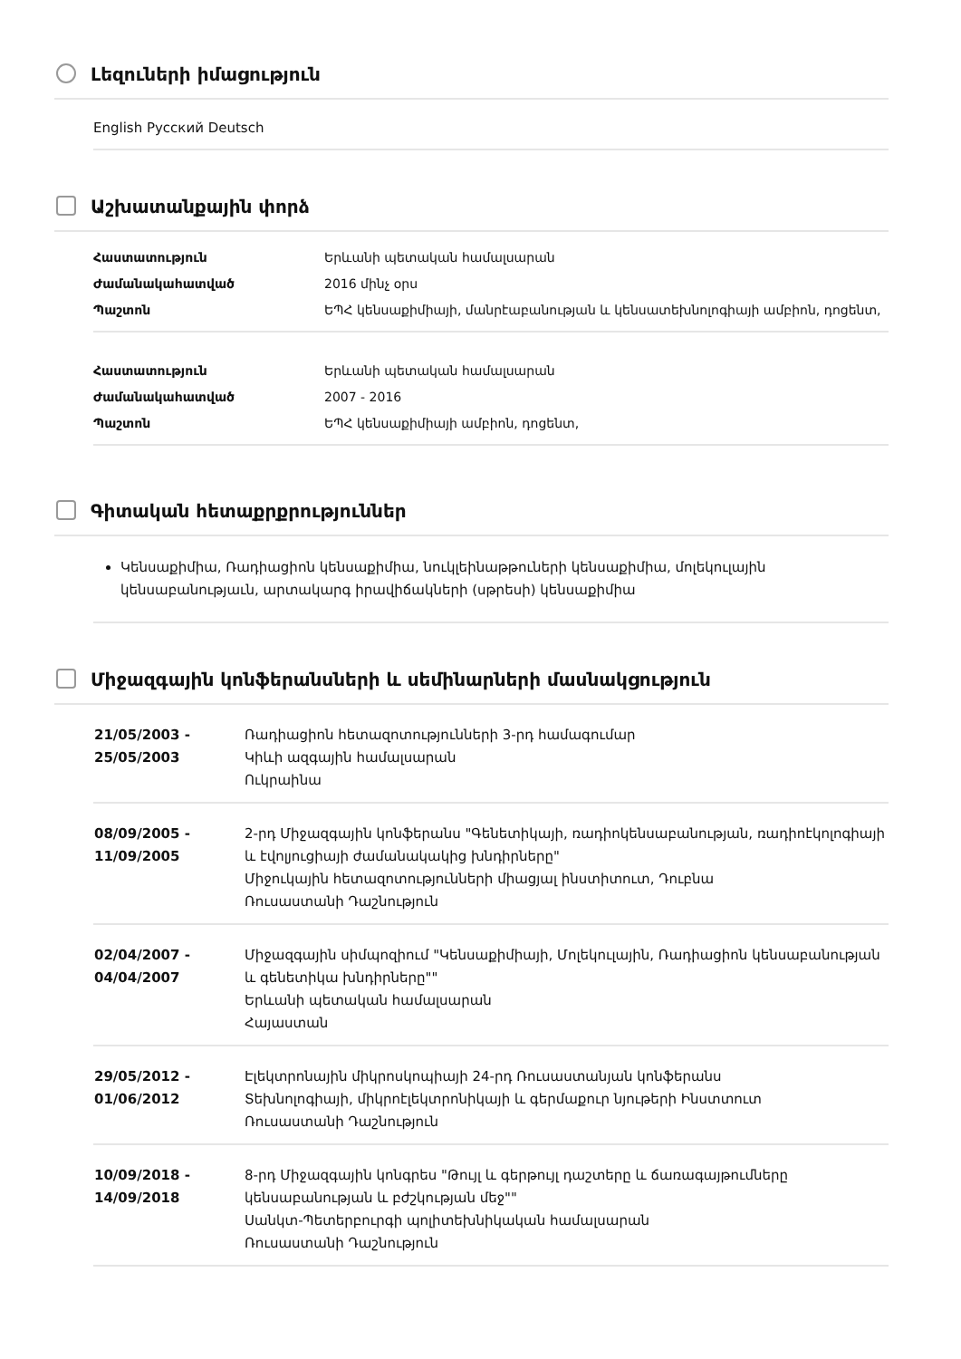Լեզուների իմացություն
English Русский Deutsch
Աշխատանքային փորձ
| Հաստատություն | Երևանի պետական համալսարան |
| Ժամանակահատված | 2016 մինչ օրս |
| Պաշտոն | ԵՊՀ կենսաքիմիայի, մանրէաբանության և կենսատեխնոլոգիայի ամբիոն, դոցենտ, |
| Հաստատություն | Երևանի պետական համալսարան |
| Ժամանակահատված | 2007 - 2016 |
| Պաշտոն | ԵՊՀ կենսաքիմիայի ամբիոն, դոցենտ, |
Գիտական հետաքրքրություններ
Կենսաքիմիա, Ռադիացիոն կենսաքիմիա, նուկլեինաթթուների կենսաքիմիա, մոլեկուլային կենսաբանությաւն, արտակարգ իրավիճակների (սթրեսի) կենսաքիմիա
Միջազգային կոնֆերանսների և սեմինարների մասնակցություն
| 21/05/2003 - 25/05/2003 | Ռադիացիոն հետազոտությունների 3-րդ համագումար Կիևի ազգային համալսարան Ուկրաինա |
| 08/09/2005 - 11/09/2005 | 2-րդ Միջազգային կոնֆերանս "Գենետիկայի, ռադիոկենսաբանության, ռադիոէկոլոգիայի և էվոլյուցիայի ժամանակակից խնդիրները" Միջուկային հետազոտությունների միացյալ ինստիտուտ, Դուբնա Ռուսաստանի Դաշնություն |
| 02/04/2007 - 04/04/2007 | Միջազգային սիմպոզիում "Կենսաքիմիայի, Մոլեկուլային, Ռադիացիոն կենսաբանության և գենետիկա խնդիրները"" Երևանի պետական համալսարան Հայաստան |
| 29/05/2012 - 01/06/2012 | Էլեկտրոնային միկրոսկոպիայի 24-րդ Ռուսաստանյան կոնֆերանս Տեխնոլոգիայի, միկրոէլեկտրոնիկայի և գերմաքուր նյութերի Ինստտուտ Ռուսաստանի Դաշնություն |
| 10/09/2018 - 14/09/2018 | 8-րդ Միջազգային կոնգրես "Թույլ և գերթույլ դաշտերը և ճառագայթումները կենսաբանության և բժշկության մեջ"" Սանկտ-Պետերբուրգի պոլիտեխնիկական համալսարան Ռուսաստանի Դաշնություն |